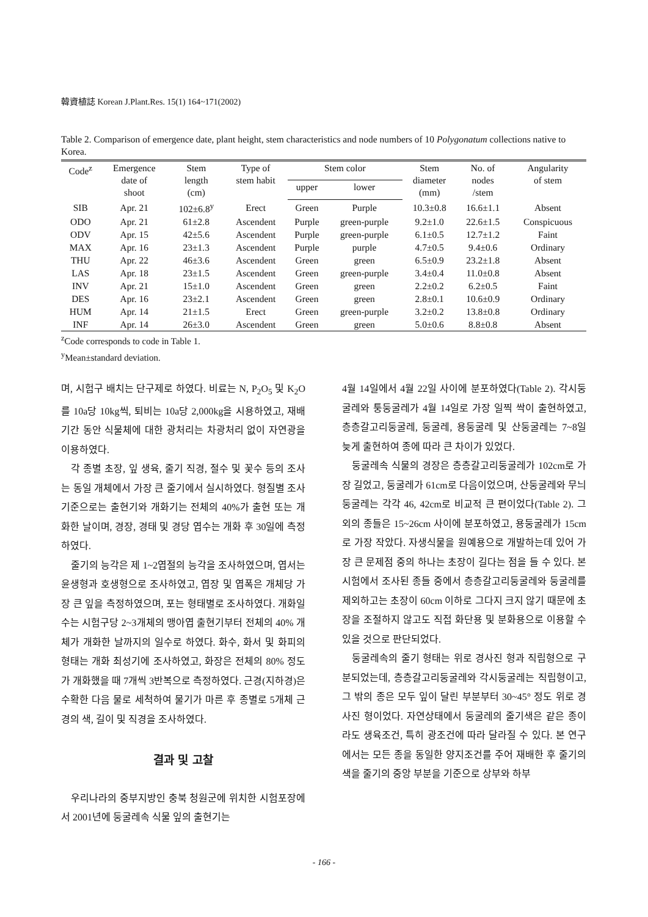韓資植誌 Korean J.Plant.Res. 15(1) 164~171(2002)
Table 2. Comparison of emergence date, plant height, stem characteristics and node numbers of 10 Polygonatum collections native to Korea.
| Code<sup>z</sup> | Emergence date of shoot | Stem length (cm) | Type of stem habit | Stem color | | Stem diameter (mm) | No. of nodes /stem | Angularity of stem |
| --- | --- | --- | --- | --- | --- | --- | --- | --- |
| | | | | upper | lower | | | |
| SIB | Apr. 21 | 102±6.8<sup>y</sup> | Erect | Green | Purple | 10.3±0.8 | 16.6±1.1 | Absent |
| ODO | Apr. 21 | 61±2.8 | Ascendent | Purple | green-purple | 9.2±1.0 | 22.6±1.5 | Conspicuous |
| ODV | Apr. 15 | 42±5.6 | Ascendent | Purple | green-purple | 6.1±0.5 | 12.7±1.2 | Faint |
| MAX | Apr. 16 | 23±1.3 | Ascendent | Purple | purple | 4.7±0.5 | 9.4±0.6 | Ordinary |
| THU | Apr. 22 | 46±3.6 | Ascendent | Green | green | 6.5±0.9 | 23.2±1.8 | Absent |
| LAS | Apr. 18 | 23±1.5 | Ascendent | Green | green-purple | 3.4±0.4 | 11.0±0.8 | Absent |
| INV | Apr. 21 | 15±1.0 | Ascendent | Green | green | 2.2±0.2 | 6.2±0.5 | Faint |
| DES | Apr. 16 | 23±2.1 | Ascendent | Green | green | 2.8±0.1 | 10.6±0.9 | Ordinary |
| HUM | Apr. 14 | 21±1.5 | Erect | Green | green-purple | 3.2±0.2 | 13.8±0.8 | Ordinary |
| INF | Apr. 14 | 26±3.0 | Ascendent | Green | green | 5.0±0.6 | 8.8±0.8 | Absent |
<sup>z</sup> Code corresponds to code in Table 1.
<sup>y</sup> Mean±standard deviation.
며, 시험구 배치는 단구제로 하였다. 비료는 N, P<sub>2</sub>O<sub>5</sub> 및 K<sub>2</sub>O를 10a당 10kg씩, 퇴비는 10a당 2,000kg을 시용하였고, 재배기간 동안 식물체에 대한 광처리는 차광처리 없이 자연광을 이용하였다.
각 종별 초장, 잎 생육, 줄기 직경, 절수 및 꽃수 등의 조사는 동일 개체에서 가장 큰 줄기에서 실시하였다. 형질별 조사기준으로는 출현기와 개화기는 전체의 40%가 출현 또는 개화한 날이며, 경장, 경태 및 경당 엽수는 개화 후 30일에 측정하였다.
줄기의 능각은 제 1~2엽절의 능각을 조사하였으며, 엽서는 윤생형과 호생형으로 조사하였고, 엽장 및 엽폭은 개체당 가장 큰 잎을 측정하였으며, 포는 형태별로 조사하였다. 개화일수는 시험구당 2~3개체의 맹아엽 출현기부터 전체의 40% 개체가 개화한 날까지의 일수로 하였다. 화수, 화서 및 화피의 형태는 개화 최성기에 조사하였고, 화장은 전체의 80% 정도가 개화했을 때 7개씩 3반복으로 측정하였다. 근경(지하경)은 수확한 다음 물로 세척하여 물기가 마른 후 종별로 5개체 근경의 색, 길이 및 직경을 조사하였다.
결과 및 고찰
우리나라의 중부지방인 충북 청원군에 위치한 시험포장에서 2001년에 둥굴레속 식물 잎의 출현기는
4월 14일에서 4월 22일 사이에 분포하였다(Table 2). 각시둥굴레와 퉁둥굴레가 4월 14일로 가장 일찍 싹이 출현하였고, 층층갈고리둥굴레, 둥굴레, 용둥굴레 및 산둥굴레는 7~8일 늦게 출현하여 종에 따라 큰 차이가 있었다.
둥굴레속 식물의 경장은 층층갈고리둥굴레가 102cm로 가장 길었고, 둥굴레가 61cm로 다음이었으며, 산둥굴레와 무늬둥굴레는 각각 46, 42cm로 비교적 큰 편이었다(Table 2). 그 외의 종들은 15~26cm 사이에 분포하였고, 용둥굴레가 15cm로 가장 작았다. 자생식물을 원예용으로 개발하는데 있어 가장 큰 문제점 중의 하나는 초장이 길다는 점을 들 수 있다. 본 시험에서 조사된 종들 중에서 층층갈고리둥굴레와 둥굴레를 제외하고는 초장이 60cm 이하로 그다지 크지 않기 때문에 초장을 조절하지 않고도 직접 화단용 및 분화용으로 이용할 수 있을 것으로 판단되었다.
둥굴레속의 줄기 형태는 위로 경사진 형과 직립형으로 구분되었는데, 층층갈고리둥굴레와 각시둥굴레는 직립형이고, 그 밖의 종은 모두 잎이 달린 부분부터 30~45° 정도 위로 경사진 형이었다. 자연상태에서 둥굴레의 줄기색은 같은 종이라도 생육조건, 특히 광조건에 따라 달라질 수 있다. 본 연구에서는 모든 종을 동일한 양지조건를 주어 재배한 후 줄기의 색을 줄기의 중앙 부분을 기준으로 상부와 하부
- 166 -